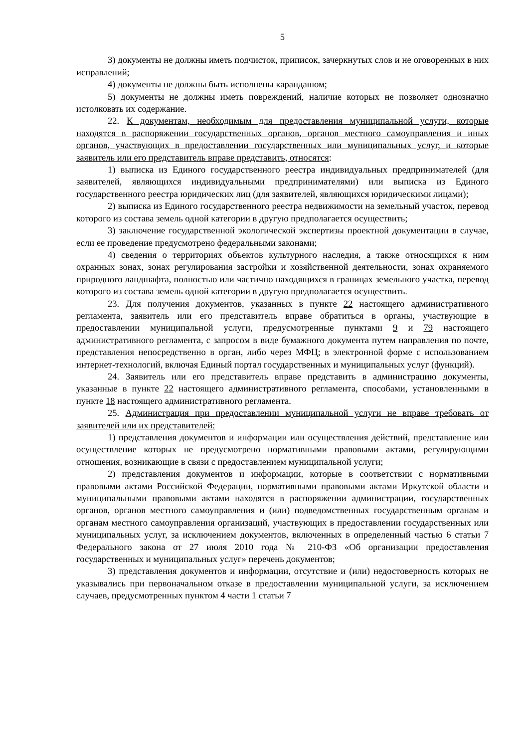5
3) документы не должны иметь подчисток, приписок, зачеркнутых слов и не оговоренных в них исправлений;
4) документы не должны быть исполнены карандашом;
5) документы не должны иметь повреждений, наличие которых не позволяет однозначно истолковать их содержание.
22. К документам, необходимым для предоставления муниципальной услуги, которые находятся в распоряжении государственных органов, органов местного самоуправления и иных органов, участвующих в предоставлении государственных или муниципальных услуг, и которые заявитель или его представитель вправе представить, относятся:
1) выписка из Единого государственного реестра индивидуальных предпринимателей (для заявителей, являющихся индивидуальными предпринимателями) или выписка из Единого государственного реестра юридических лиц (для заявителей, являющихся юридическими лицами);
2) выписка из Единого государственного реестра недвижимости на земельный участок, перевод которого из состава земель одной категории в другую предполагается осуществить;
3) заключение государственной экологической экспертизы проектной документации в случае, если ее проведение предусмотрено федеральными законами;
4) сведения о территориях объектов культурного наследия, а также относящихся к ним охранных зонах, зонах регулирования застройки и хозяйственной деятельности, зонах охраняемого природного ландшафта, полностью или частично находящихся в границах земельного участка, перевод которого из состава земель одной категории в другую предполагается осуществить.
23. Для получения документов, указанных в пункте 22 настоящего административного регламента, заявитель или его представитель вправе обратиться в органы, участвующие в предоставлении муниципальной услуги, предусмотренные пунктами 9 и 79 настоящего административного регламента, с запросом в виде бумажного документа путем направления по почте, представления непосредственно в орган, либо через МФЦ; в электронной форме с использованием интернет-технологий, включая Единый портал государственных и муниципальных услуг (функций).
24. Заявитель или его представитель вправе представить в администрацию документы, указанные в пункте 22 настоящего административного регламента, способами, установленными в пункте 18 настоящего административного регламента.
25. Администрация при предоставлении муниципальной услуги не вправе требовать от заявителей или их представителей:
1) представления документов и информации или осуществления действий, представление или осуществление которых не предусмотрено нормативными правовыми актами, регулирующими отношения, возникающие в связи с предоставлением муниципальной услуги;
2) представления документов и информации, которые в соответствии с нормативными правовыми актами Российской Федерации, нормативными правовыми актами Иркутской области и муниципальными правовыми актами находятся в распоряжении администрации, государственных органов, органов местного самоуправления и (или) подведомственных государственным органам и органам местного самоуправления организаций, участвующих в предоставлении государственных или муниципальных услуг, за исключением документов, включенных в определенный частью 6 статьи 7 Федерального закона от 27 июля 2010 года № 210-ФЗ «Об организации предоставления государственных и муниципальных услуг» перечень документов;
3) представления документов и информации, отсутствие и (или) недостоверность которых не указывались при первоначальном отказе в предоставлении муниципальной услуги, за исключением случаев, предусмотренных пунктом 4 части 1 статьи 7